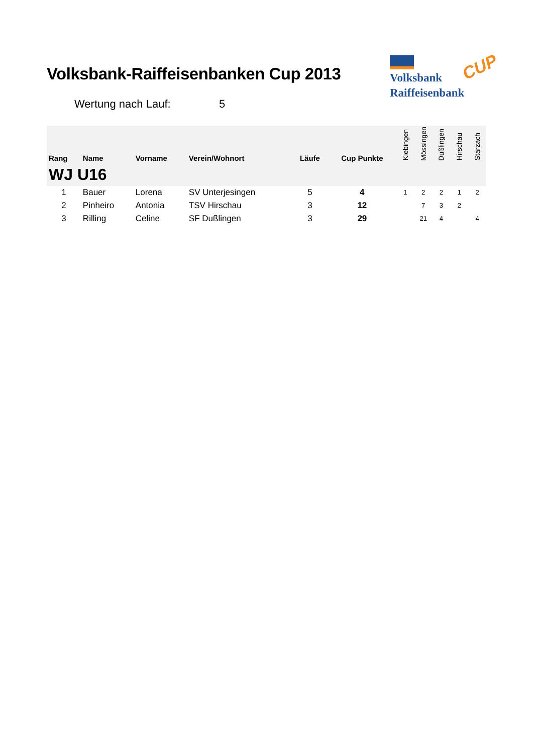Volksbank-Raiffeisenbanken Cup 2013
Volksbank
Raiffeisenbank
CUP
Wertung nach Lauf: 5
| Rang | Name | Vorname | Verein/Wohnort | Läufe | Cup Punkte | Kiebingen | Mössingen | Dußlingen | Hirschau | Starzach |
| --- | --- | --- | --- | --- | --- | --- | --- | --- | --- | --- |
| WJ U16 | | | | | | | | | | |
| 1 | Bauer | Lorena | SV Unterjesingen | 5 | 4 | 1 | 2 | 2 | 1 | 2 |
| 2 | Pinheiro | Antonia | TSV Hirschau | 3 | 12 | | 7 | 3 | 2 | |
| 3 | Rilling | Celine | SF Dußlingen | 3 | 29 | | 21 | 4 | | 4 |